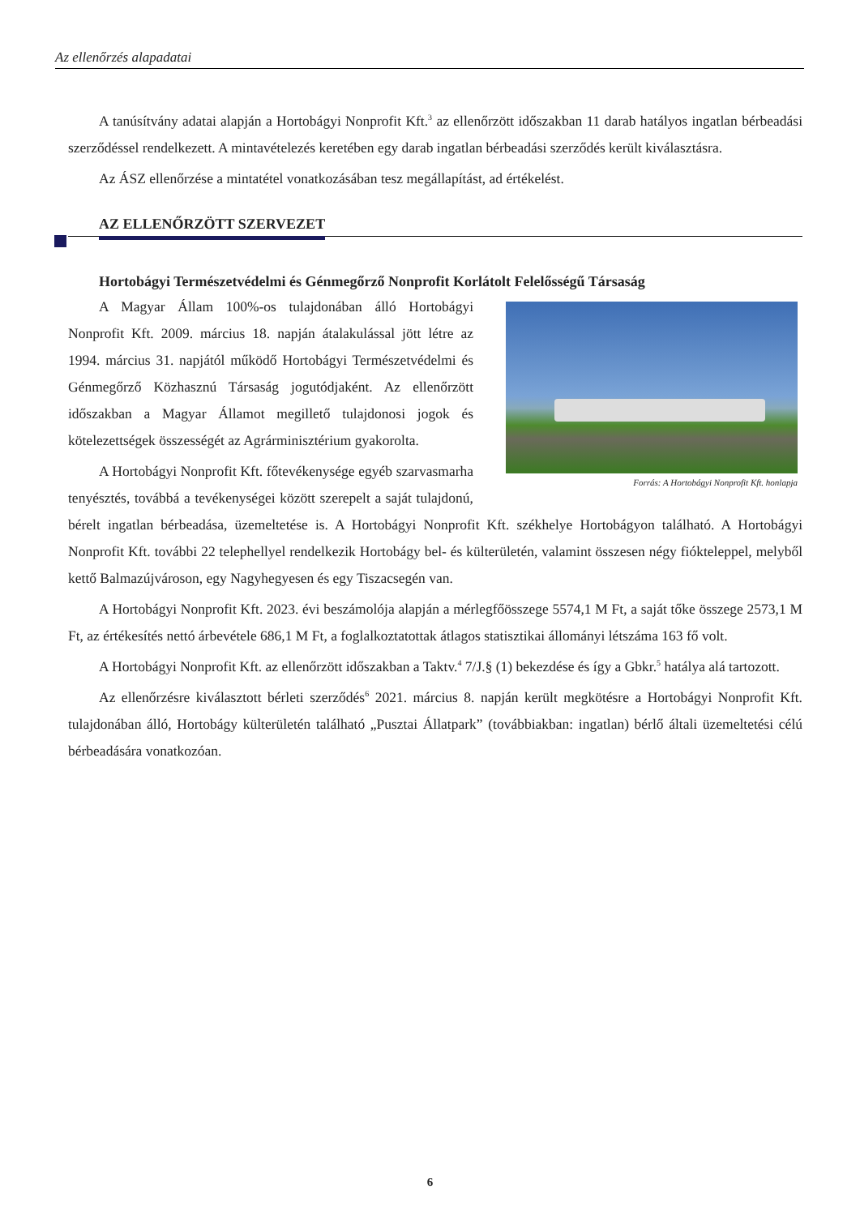Az ellenőrzés alapadatai
A tanúsítvány adatai alapján a Hortobágyi Nonprofit Kft.<sup>3</sup> az ellenőrzött időszakban 11 darab hatályos ingatlan bérbeadási szerződéssel rendelkezett. A mintavételezés keretében egy darab ingatlan bérbeadási szerződés került kiválasztásra.
Az ÁSZ ellenőrzése a mintatétel vonatkozásában tesz megállapítást, ad értékelést.
AZ ELLENŐRZÖTT SZERVEZET
Hortobágyi Természetvédelmi és Génmegőrző Nonprofit Korlátolt Felelősségű Társaság
Forrás: A Hortobágyi Nonprofit Kft. honlapja
A Magyar Állam 100%-os tulajdonában álló Hortobágyi Nonprofit Kft. 2009. március 18. napján átalakulással jött létre az 1994. március 31. napjától működő Hortobágyi Természetvédelmi és Génmegőrző Közhasznú Társaság jogutódjaként. Az ellenőrzött időszakban a Magyar Államot megillető tulajdonosi jogok és kötelezettségek összességét az Agrárminisztérium gyakorolta.
A Hortobágyi Nonprofit Kft. főtevékenysége egyéb szarvasmarha tenyésztés, továbbá a tevékenységei között szerepelt a saját tulajdonú, bérelt ingatlan bérbeadása, üzemeltetése is. A Hortobágyi Nonprofit Kft. székhelye Hortobágyon található. A Hortobágyi Nonprofit Kft. további 22 telephellyel rendelkezik Hortobágy bel- és külterületén, valamint összesen négy fiókteleppel, melyből kettő Balmazújvároson, egy Nagyhegyesen és egy Tiszacsegén van.
A Hortobágyi Nonprofit Kft. 2023. évi beszámolója alapján a mérlegfőösszege 5574,1 M Ft, a saját tőke összege 2573,1 M Ft, az értékesítés nettó árbevétele 686,1 M Ft, a foglalkoztatottak átlagos statisztikai állományi létszáma 163 fő volt.
A Hortobágyi Nonprofit Kft. az ellenőrzött időszakban a Taktv.<sup>4</sup> 7/J.§ (1) bekezdése és így a Gbkr.<sup>5</sup> hatálya alá tartozott.
Az ellenőrzésre kiválasztott bérleti szerződés<sup>6</sup> 2021. március 8. napján került megkötésre a Hortobágyi Nonprofit Kft. tulajdonában álló, Hortobágy külterületén található „Pusztai Állatpark” (továbbiakban: ingatlan) bérlő általi üzemeltetési célú bérbeadására vonatkozóan.
6